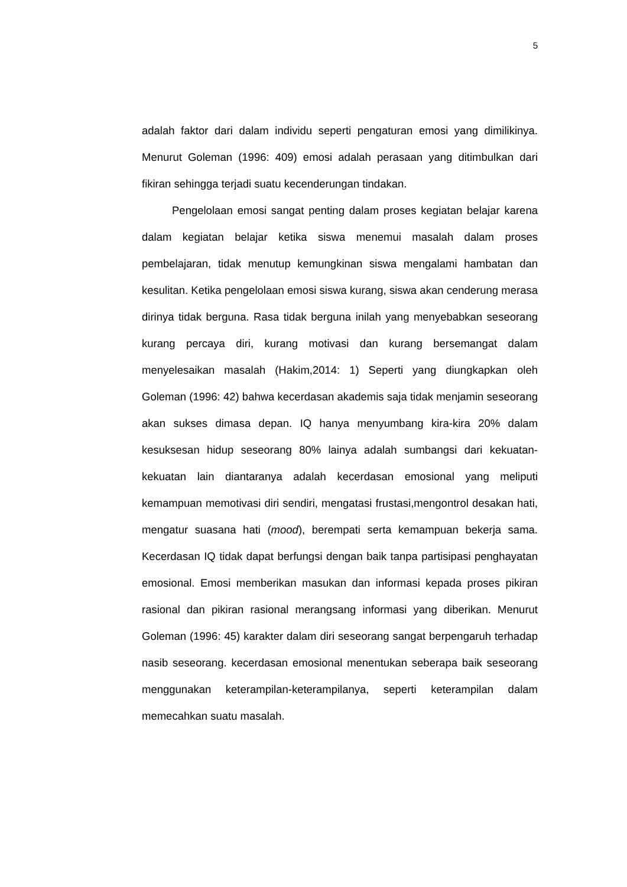5
adalah faktor dari dalam individu seperti pengaturan emosi yang dimilikinya. Menurut Goleman (1996: 409) emosi adalah perasaan yang ditimbulkan dari fikiran sehingga terjadi suatu kecenderungan tindakan.
Pengelolaan emosi sangat penting dalam proses kegiatan belajar karena dalam kegiatan belajar ketika siswa menemui masalah dalam proses pembelajaran, tidak menutup kemungkinan siswa mengalami hambatan dan kesulitan. Ketika pengelolaan emosi siswa kurang, siswa akan cenderung merasa dirinya tidak berguna. Rasa tidak berguna inilah yang menyebabkan seseorang kurang percaya diri, kurang motivasi dan kurang bersemangat dalam menyelesaikan masalah (Hakim,2014: 1) Seperti yang diungkapkan oleh Goleman (1996: 42) bahwa kecerdasan akademis saja tidak menjamin seseorang akan sukses dimasa depan. IQ hanya menyumbang kira-kira 20% dalam kesuksesan hidup seseorang 80% lainya adalah sumbangsi dari kekuatan-kekuatan lain diantaranya adalah kecerdasan emosional yang meliputi kemampuan memotivasi diri sendiri, mengatasi frustasi,mengontrol desakan hati, mengatur suasana hati (mood), berempati serta kemampuan bekerja sama. Kecerdasan IQ tidak dapat berfungsi dengan baik tanpa partisipasi penghayatan emosional. Emosi memberikan masukan dan informasi kepada proses pikiran rasional dan pikiran rasional merangsang informasi yang diberikan. Menurut Goleman (1996: 45) karakter dalam diri seseorang sangat berpengaruh terhadap nasib seseorang. kecerdasan emosional menentukan seberapa baik seseorang menggunakan keterampilan-keterampilanya, seperti keterampilan dalam memecahkan suatu masalah.